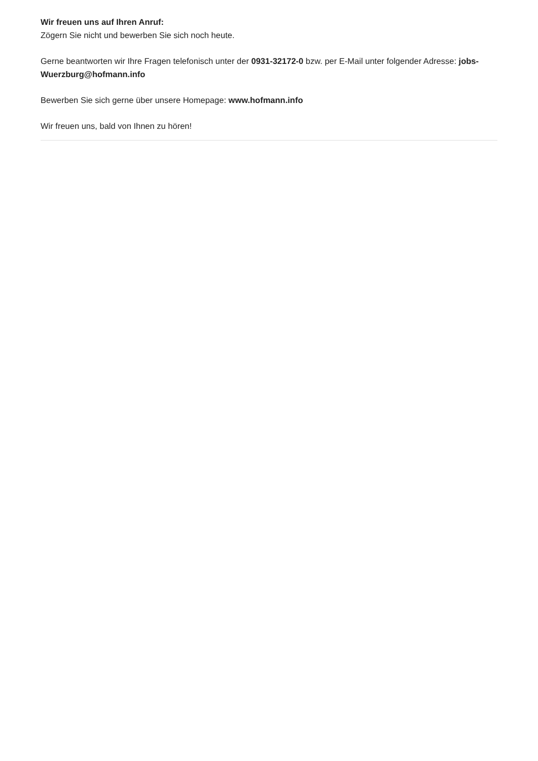Wir freuen uns auf Ihren Anruf:
Zögern Sie nicht und bewerben Sie sich noch heute.
Gerne beantworten wir Ihre Fragen telefonisch unter der 0931-32172-0 bzw. per E-Mail unter folgender Adresse: jobs-Wuerzburg@hofmann.info
Bewerben Sie sich gerne über unsere Homepage: www.hofmann.info
Wir freuen uns, bald von Ihnen zu hören!